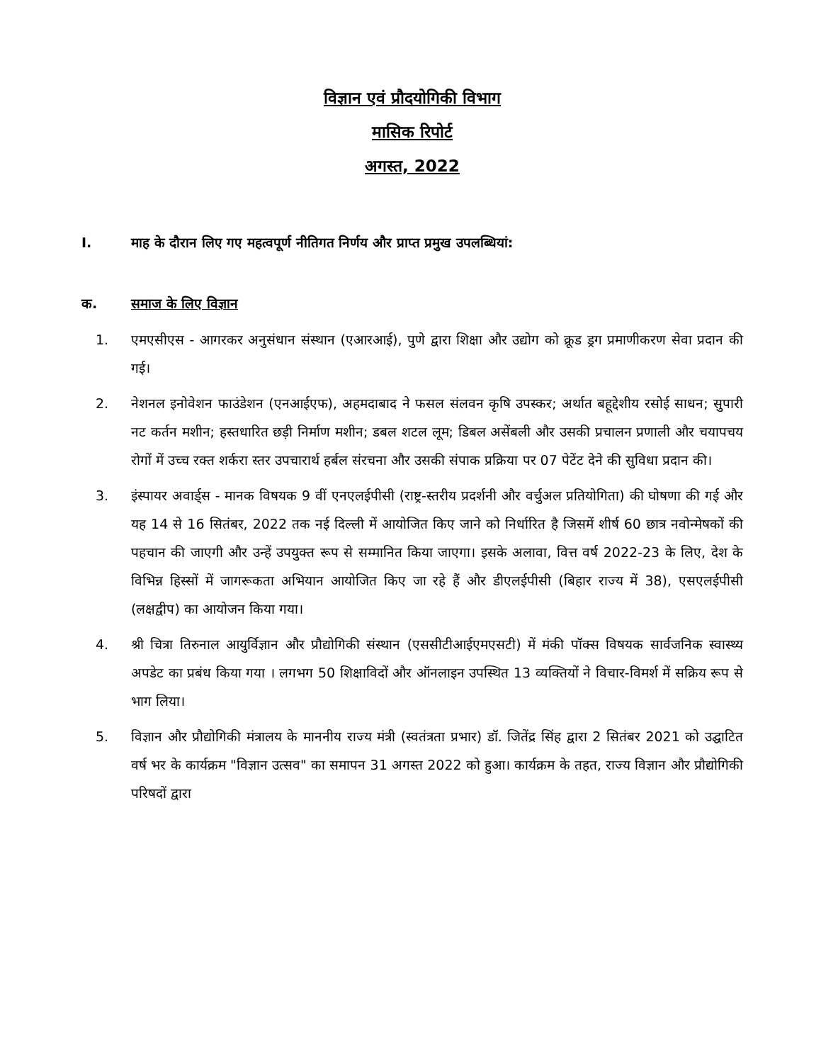विज्ञान एवं प्रौदयोगिकी विभाग
मासिक रिपोर्ट
अगस्त, 2022
I. माह के दौरान लिए गए महत्वपूर्ण नीतिगत निर्णय और प्राप्त प्रमुख उपलब्धियां:
क. समाज के लिए विज्ञान
1. एमएसीएस - आगरकर अनुसंधान संस्थान (एआरआई), पुणे द्वारा शिक्षा और उद्योग को क्रूड ड्रग प्रमाणीकरण सेवा प्रदान की गई।
2. नेशनल इनोवेशन फाउंडेशन (एनआईएफ), अहमदाबाद ने फसल संलवन कृषि उपस्कर; अर्थात बहूद्देशीय रसोई साधन; सुपारी नट कर्तन मशीन; हस्तधारित छड़ी निर्माण मशीन; डबल शटल लूम; डिबल असेंबली और उसकी प्रचालन प्रणाली और चयापचय रोगों में उच्च रक्त शर्करा स्तर उपचारार्थ हर्बल संरचना और उसकी संपाक प्रक्रिया पर 07 पेटेंट देने की सुविधा प्रदान की।
3. इंस्पायर अवार्ड्स - मानक विषयक 9 वीं एनएलईपीसी (राष्ट्र-स्तरीय प्रदर्शनी और वर्चुअल प्रतियोगिता) की घोषणा की गई और यह 14 से 16 सितंबर, 2022 तक नई दिल्ली में आयोजित किए जाने को निर्धारित है जिसमें शीर्ष 60 छात्र नवोन्मेषकों की पहचान की जाएगी और उन्हें उपयुक्त रूप से सम्मानित किया जाएगा। इसके अलावा, वित्त वर्ष 2022-23 के लिए, देश के विभिन्न हिस्सों में जागरूकता अभियान आयोजित किए जा रहे हैं और डीएलईपीसी (बिहार राज्य में 38), एसएलईपीसी (लक्षद्वीप) का आयोजन किया गया।
4. श्री चित्रा तिरुनाल आयुर्विज्ञान और प्रौद्योगिकी संस्थान (एससीटीआईएमएसटी) में मंकी पॉक्स विषयक सार्वजनिक स्वास्थ्य अपडेट का प्रबंध किया गया । लगभग 50 शिक्षाविदों और ऑनलाइन उपस्थित 13 व्यक्तियों ने विचार-विमर्श में सक्रिय रूप से भाग लिया।
5. विज्ञान और प्रौद्योगिकी मंत्रालय के माननीय राज्य मंत्री (स्वतंत्रता प्रभार) डॉ. जितेंद्र सिंह द्वारा 2 सितंबर 2021 को उद्घाटित वर्ष भर के कार्यक्रम "विज्ञान उत्सव" का समापन 31 अगस्त 2022 को हुआ। कार्यक्रम के तहत, राज्य विज्ञान और प्रौद्योगिकी परिषदों द्वारा